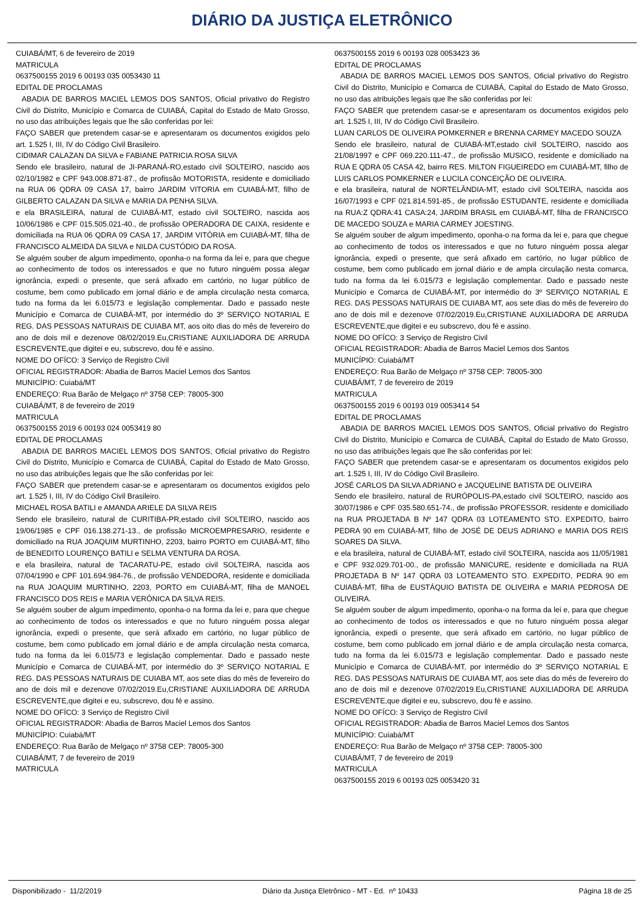DIÁRIO DA JUSTIÇA ELETRÔNICO
CUIABÁ/MT, 6 de fevereiro de 2019
MATRICULA
0637500155 2019 6 00193 035 0053430 11
EDITAL DE PROCLAMAS
ABADIA DE BARROS MACIEL LEMOS DOS SANTOS, Oficial privativo do Registro Civil do Distrito, Município e Comarca de CUIABÁ, Capital do Estado de Mato Grosso, no uso das atribuições legais que lhe são conferidas por lei:
FAÇO SABER que pretendem casar-se e apresentaram os documentos exigidos pelo art. 1.525 I, III, IV do Código Civil Brasileiro.
CIDIMAR CALAZAN DA SILVA e FABIANE PATRICIA ROSA SILVA
Sendo ele brasileiro, natural de JI-PARANÁ-RO,estado civil SOLTEIRO, nascido aos 02/10/1982 e CPF 943.008.871-87., de profissão MOTORISTA, residente e domiciliado na RUA 06 QDRA 09 CASA 17, bairro JARDIM VITORIA em CUIABÁ-MT, filho de GILBERTO CALAZAN DA SILVA e MARIA DA PENHA SILVA.
e ela BRASILEIRA, natural de CUIABÁ-MT, estado civil SOLTEIRO, nascida aos 10/06/1986 e CPF 015.505.021-40., de profissão OPERADORA DE CAIXA, residente e domiciliada na RUA 06 QDRA 09 CASA 17, JARDIM VITÓRIA em CUIABÁ-MT, filha de FRANCISCO ALMEIDA DA SILVA e NILDA CUSTÓDIO DA ROSA.
Se alguém souber de algum impedimento, oponha-o na forma da lei e, para que chegue ao conhecimento de todos os interessados e que no futuro ninguém possa alegar ignorância, expedi o presente, que será afixado em cartório, no lugar público de costume, bem como publicado em jornal diário e de ampla circulação nesta comarca, tudo na forma da lei 6.015/73 e legislação complementar. Dado e passado neste Município e Comarca de CUIABÁ-MT, por intermédio do 3º SERVIÇO NOTARIAL E REG. DAS PESSOAS NATURAIS DE CUIABA MT, aos oito dias do mês de fevereiro do ano de dois mil e dezenove 08/02/2019.Eu,CRISTIANE AUXILIADORA DE ARRUDA ESCREVENTE,que digitei e eu, subscrevo, dou fé e assino.
NOME DO OFÍCO: 3 Serviço de Registro Civil
OFICIAL REGISTRADOR: Abadia de Barros Maciel Lemos dos Santos
MUNICÍPIO: Cuiabá/MT
ENDEREÇO: Rua Barão de Melgaço nº 3758 CEP: 78005-300
CUIABÁ/MT, 8 de fevereiro de 2019
MATRICULA
0637500155 2019 6 00193 024 0053419 80
EDITAL DE PROCLAMAS
ABADIA DE BARROS MACIEL LEMOS DOS SANTOS, Oficial privativo do Registro Civil do Distrito, Município e Comarca de CUIABÁ, Capital do Estado de Mato Grosso, no uso das atribuições legais que lhe são conferidas por lei:
FAÇO SABER que pretendem casar-se e apresentaram os documentos exigidos pelo art. 1.525 I, III, IV do Código Civil Brasileiro.
MICHAEL ROSA BATILI e AMANDA ARIELE DA SILVA REIS
Sendo ele brasileiro, natural de CURITIBA-PR,estado civil SOLTEIRO, nascido aos 19/06/1985 e CPF 016.138.271-13., de profissão MICROEMPRESARIO, residente e domiciliado na RUA JOAQUIM MURTINHO, 2203, bairro PORTO em CUIABÁ-MT, filho de BENEDITO LOURENÇO BATILI e SELMA VENTURA DA ROSA.
e ela brasileira, natural de TACARATU-PE, estado civil SOLTEIRA, nascida aos 07/04/1990 e CPF 101.694.984-76., de profissão VENDEDORA, residente e domiciliada na RUA JOAQUIM MURTINHO, 2203, PORTO em CUIABÁ-MT, filha de MANOEL FRANCISCO DOS REIS e MARIA VERÔNICA DA SILVA REIS.
Se alguém souber de algum impedimento, oponha-o na forma da lei e, para que chegue ao conhecimento de todos os interessados e que no futuro ninguém possa alegar ignorância, expedi o presente, que será afixado em cartório, no lugar público de costume, bem como publicado em jornal diário e de ampla circulação nesta comarca, tudo na forma da lei 6.015/73 e legislação complementar. Dado e passado neste Município e Comarca de CUIABÁ-MT, por intermédio do 3º SERVIÇO NOTARIAL E REG. DAS PESSOAS NATURAIS DE CUIABA MT, aos sete dias do mês de fevereiro do ano de dois mil e dezenove 07/02/2019.Eu,CRISTIANE AUXILIADORA DE ARRUDA ESCREVENTE,que digitei e eu, subscrevo, dou fé e assino.
NOME DO OFÍCO: 3 Serviço de Registro Civil
OFICIAL REGISTRADOR: Abadia de Barros Maciel Lemos dos Santos
MUNICÍPIO: Cuiabá/MT
ENDEREÇO: Rua Barão de Melgaço nº 3758 CEP: 78005-300
CUIABÁ/MT, 7 de fevereiro de 2019
MATRICULA
0637500155 2019 6 00193 028 0053423 36
EDITAL DE PROCLAMAS
ABADIA DE BARROS MACIEL LEMOS DOS SANTOS, Oficial privativo do Registro Civil do Distrito, Município e Comarca de CUIABÁ, Capital do Estado de Mato Grosso, no uso das atribuições legais que lhe são conferidas por lei:
FAÇO SABER que pretendem casar-se e apresentaram os documentos exigidos pelo art. 1.525 I, III, IV do Código Civil Brasileiro.
LUAN CARLOS DE OLIVEIRA POMKERNER e BRENNA CARMEY MACEDO SOUZA
Sendo ele brasileiro, natural de CUIABÁ-MT,estado civil SOLTEIRO, nascido aos 21/08/1997 e CPF 069.220.111-47., de profissão MUSICO, residente e domiciliado na RUA E QDRA 05 CASA 42, bairro RES. MILTON FIGUEIREDO em CUIABÁ-MT, filho de LUIS CARLOS POMKERNER e LUCILA CONCEIÇÃO DE OLIVEIRA.
e ela brasileira, natural de NORTELÂNDIA-MT, estado civil SOLTEIRA, nascida aos 16/07/1993 e CPF 021.814.591-85., de profissão ESTUDANTE, residente e domiciliada na RUA:Z QDRA:41 CASA:24, JARDIM BRASIL em CUIABÁ-MT, filha de FRANCISCO DE MACEDO SOUZA e MARIA CARMEY JOESTING.
Se alguém souber de algum impedimento, oponha-o na forma da lei e, para que chegue ao conhecimento de todos os interessados e que no futuro ninguém possa alegar ignorância, expedi o presente, que será afixado em cartório, no lugar público de costume, bem como publicado em jornal diário e de ampla circulação nesta comarca, tudo na forma da lei 6.015/73 e legislação complementar. Dado e passado neste Município e Comarca de CUIABÁ-MT, por intermédio do 3º SERVIÇO NOTARIAL E REG. DAS PESSOAS NATURAIS DE CUIABA MT, aos sete dias do mês de fevereiro do ano de dois mil e dezenove 07/02/2019.Eu,CRISTIANE AUXILIADORA DE ARRUDA ESCREVENTE,que digitei e eu subscrevo, dou fé e assino.
NOME DO OFÍCO: 3 Serviço de Registro Civil
OFICIAL REGISTRADOR: Abadia de Barros Maciel Lemos dos Santos
MUNICÍPIO: Cuiabá/MT
ENDEREÇO: Rua Barão de Melgaço nº 3758 CEP: 78005-300
CUIABÁ/MT, 7 de fevereiro de 2019
MATRICULA
0637500155 2019 6 00193 019 0053414 54
EDITAL DE PROCLAMAS
ABADIA DE BARROS MACIEL LEMOS DOS SANTOS, Oficial privativo do Registro Civil do Distrito, Município e Comarca de CUIABÁ, Capital do Estado de Mato Grosso, no uso das atribuições legais que lhe são conferidas por lei:
FAÇO SABER que pretendem casar-se e apresentaram os documentos exigidos pelo art. 1.525 I, III, IV do Código Civil Brasileiro.
JOSÉ CARLOS DA SILVA ADRIANO e JACQUELINE BATISTA DE OLIVEIRA
Sendo ele brasileiro, natural de RURÓPOLIS-PA,estado civil SOLTEIRO, nascido aos 30/07/1986 e CPF 035.580.651-74., de profissão PROFESSOR, residente e domiciliado na RUA PROJETADA B Nº 147 QDRA 03 LOTEAMENTO STO. EXPEDITO, bairro PEDRA 90 em CUIABÁ-MT, filho de JOSÉ DE DEUS ADRIANO e MARIA DOS REIS SOARES DA SILVA.
e ela brasileira, natural de CUIABÁ-MT, estado civil SOLTEIRA, nascida aos 11/05/1981 e CPF 932.029.701-00., de profissão MANICURE, residente e domiciliada na RUA PROJETADA B Nº 147 QDRA 03 LOTEAMENTO STO. EXPEDITO, PEDRA 90 em CUIABÁ-MT, filha de EUSTÁQUIO BATISTA DE OLIVEIRA e MARIA PEDROSA DE OLIVEIRA.
Se alguém souber de algum impedimento, oponha-o na forma da lei e, para que chegue ao conhecimento de todos os interessados e que no futuro ninguém possa alegar ignorância, expedi o presente, que será afixado em cartório, no lugar público de costume, bem como publicado em jornal diário e de ampla circulação nesta comarca, tudo na forma da lei 6.015/73 e legislação complementar. Dado e passado neste Município e Comarca de CUIABÁ-MT, por intermédio do 3º SERVIÇO NOTARIAL E REG. DAS PESSOAS NATURAIS DE CUIABA MT, aos sete dias do mês de fevereiro do ano de dois mil e dezenove 07/02/2019.Eu,CRISTIANE AUXILIADORA DE ARRUDA ESCREVENTE,que digitei e eu, subscrevo, dou fé e assino.
NOME DO OFÍCO: 3 Serviço de Registro Civil
OFICIAL REGISTRADOR: Abadia de Barros Maciel Lemos dos Santos
MUNICÍPIO: Cuiabá/MT
ENDEREÇO: Rua Barão de Melgaço nº 3758 CEP: 78005-300
CUIABÁ/MT, 7 de fevereiro de 2019
MATRICULA
0637500155 2019 6 00193 025 0053420 31
Disponibilizado - 11/2/2019 Diário da Justiça Eletrônico - MT - Ed. nº 10433 Página 18 de 25